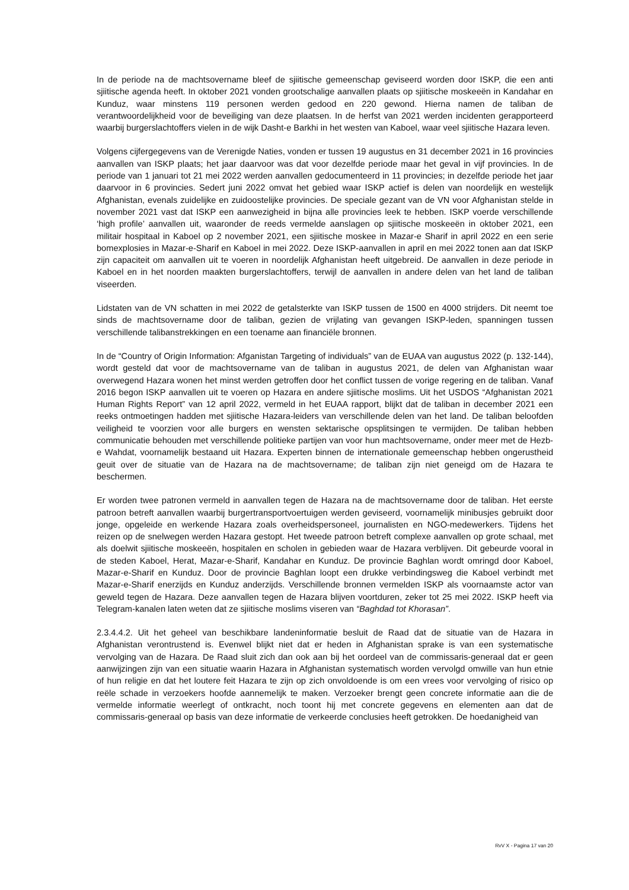In de periode na de machtsovername bleef de sjiitische gemeenschap geviseerd worden door ISKP, die een anti sjiitische agenda heeft. In oktober 2021 vonden grootschalige aanvallen plaats op sjiitische moskeeën in Kandahar en Kunduz, waar minstens 119 personen werden gedood en 220 gewond. Hierna namen de taliban de verantwoordelijkheid voor de beveiliging van deze plaatsen. In de herfst van 2021 werden incidenten gerapporteerd waarbij burgerslachtoffers vielen in de wijk Dasht-e Barkhi in het westen van Kaboel, waar veel sjiitische Hazara leven.
Volgens cijfergegevens van de Verenigde Naties, vonden er tussen 19 augustus en 31 december 2021 in 16 provincies aanvallen van ISKP plaats; het jaar daarvoor was dat voor dezelfde periode maar het geval in vijf provincies. In de periode van 1 januari tot 21 mei 2022 werden aanvallen gedocumenteerd in 11 provincies; in dezelfde periode het jaar daarvoor in 6 provincies. Sedert juni 2022 omvat het gebied waar ISKP actief is delen van noordelijk en westelijk Afghanistan, evenals zuidelijke en zuidoostelijke provincies. De speciale gezant van de VN voor Afghanistan stelde in november 2021 vast dat ISKP een aanwezigheid in bijna alle provincies leek te hebben. ISKP voerde verschillende ‘high profile’ aanvallen uit, waaronder de reeds vermelde aanslagen op sjiitische moskeeën in oktober 2021, een militair hospitaal in Kaboel op 2 november 2021, een sjiitische moskee in Mazar-e Sharif in april 2022 en een serie bomexplosies in Mazar-e-Sharif en Kaboel in mei 2022. Deze ISKP-aanvallen in april en mei 2022 tonen aan dat ISKP zijn capaciteit om aanvallen uit te voeren in noordelijk Afghanistan heeft uitgebreid. De aanvallen in deze periode in Kaboel en in het noorden maakten burgerslachtoffers, terwijl de aanvallen in andere delen van het land de taliban viseerden.
Lidstaten van de VN schatten in mei 2022 de getalsterkte van ISKP tussen de 1500 en 4000 strijders. Dit neemt toe sinds de machtsovername door de taliban, gezien de vrijlating van gevangen ISKP-leden, spanningen tussen verschillende talibanstrekkingen en een toename aan financiële bronnen.
In de “Country of Origin Information: Afganistan Targeting of individuals” van de EUAA van augustus 2022 (p. 132-144), wordt gesteld dat voor de machtsovername van de taliban in augustus 2021, de delen van Afghanistan waar overwegend Hazara wonen het minst werden getroffen door het conflict tussen de vorige regering en de taliban. Vanaf 2016 begon ISKP aanvallen uit te voeren op Hazara en andere sjiitische moslims. Uit het USDOS “Afghanistan 2021 Human Rights Report” van 12 april 2022, vermeld in het EUAA rapport, blijkt dat de taliban in december 2021 een reeks ontmoetingen hadden met sjiitische Hazara-leiders van verschillende delen van het land. De taliban beloofden veiligheid te voorzien voor alle burgers en wensten sektarische opsplitsingen te vermijden. De taliban hebben communicatie behouden met verschillende politieke partijen van voor hun machtsovername, onder meer met de Hezb-e Wahdat, voornamelijk bestaand uit Hazara. Experten binnen de internationale gemeenschap hebben ongerustheid geuit over de situatie van de Hazara na de machtsovername; de taliban zijn niet geneigd om de Hazara te beschermen.
Er worden twee patronen vermeld in aanvallen tegen de Hazara na de machtsovername door de taliban. Het eerste patroon betreft aanvallen waarbij burgertransportvoertuigen werden geviseerd, voornamelijk minibusjes gebruikt door jonge, opgeleide en werkende Hazara zoals overheidspersoneel, journalisten en NGO-medewerkers. Tijdens het reizen op de snelwegen werden Hazara gestopt. Het tweede patroon betreft complexe aanvallen op grote schaal, met als doelwit sjiitische moskeeën, hospitalen en scholen in gebieden waar de Hazara verblijven. Dit gebeurde vooral in de steden Kaboel, Herat, Mazar-e-Sharif, Kandahar en Kunduz. De provincie Baghlan wordt omringd door Kaboel, Mazar-e-Sharif en Kunduz. Door de provincie Baghlan loopt een drukke verbindingsweg die Kaboel verbindt met Mazar-e-Sharif enerzijds en Kunduz anderzijds. Verschillende bronnen vermelden ISKP als voornaamste actor van geweld tegen de Hazara. Deze aanvallen tegen de Hazara blijven voortduren, zeker tot 25 mei 2022. ISKP heeft via Telegram-kanalen laten weten dat ze sjiitische moslims viseren van “Baghdad tot Khorasan”.
2.3.4.4.2. Uit het geheel van beschikbare landeninformatie besluit de Raad dat de situatie van de Hazara in Afghanistan verontrustend is. Evenwel blijkt niet dat er heden in Afghanistan sprake is van een systematische vervolging van de Hazara. De Raad sluit zich dan ook aan bij het oordeel van de commissaris-generaal dat er geen aanwijzingen zijn van een situatie waarin Hazara in Afghanistan systematisch worden vervolgd omwille van hun etnie of hun religie en dat het loutere feit Hazara te zijn op zich onvoldoende is om een vrees voor vervolging of risico op reële schade in verzoekers hoofde aannemelijk te maken. Verzoeker brengt geen concrete informatie aan die de vermelde informatie weerlegt of ontkracht, noch toont hij met concrete gegevens en elementen aan dat de commissaris-generaal op basis van deze informatie de verkeerde conclusies heeft getrokken. De hoedanigheid van
RvV X - Pagina 17 van 20